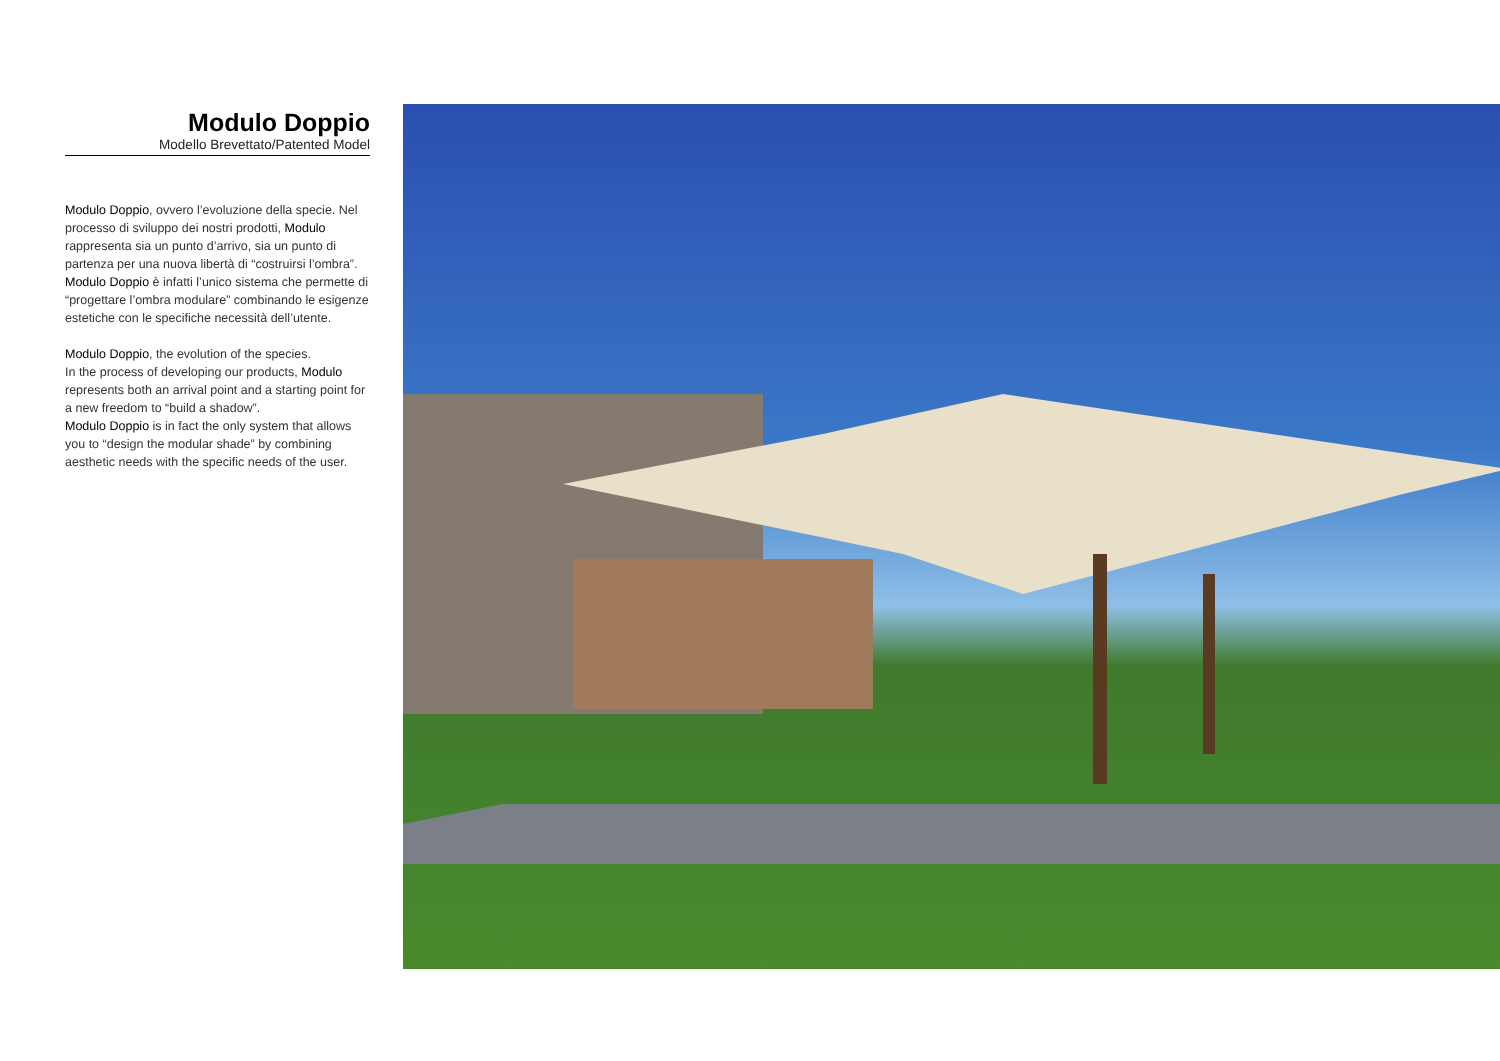Modulo Doppio
Modello Brevettato/Patented Model
Modulo Doppio, ovvero l’evoluzione della specie. Nel processo di sviluppo dei nostri prodotti, Modulo rappresenta sia un punto d’arrivo, sia un punto di partenza per una nuova libertà di “costruirsi l’ombra”. Modulo Doppio è infatti l’unico sistema che permette di “progettare l’ombra modulare” combinando le esigenze estetiche con le specifiche necessità dell’utente.
Modulo Doppio, the evolution of the species.
In the process of developing our products, Modulo represents both an arrival point and a starting point for a new freedom to “build a shadow”.
Modulo Doppio is in fact the only system that allows you to “design the modular shade” by combining aesthetic needs with the specific needs of the user.